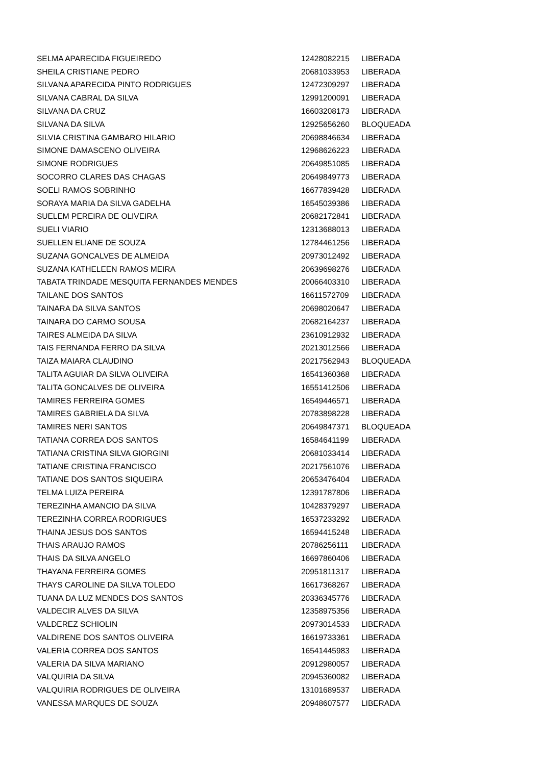| SELMA APARECIDA FIGUEIREDO | 12428082215 | LIBERADA |
| SHEILA CRISTIANE PEDRO | 20681033953 | LIBERADA |
| SILVANA APARECIDA PINTO RODRIGUES | 12472309297 | LIBERADA |
| SILVANA CABRAL DA SILVA | 12991200091 | LIBERADA |
| SILVANA DA CRUZ | 16603208173 | LIBERADA |
| SILVANA DA SILVA | 12925656260 | BLOQUEADA |
| SILVIA CRISTINA GAMBARO HILARIO | 20698846634 | LIBERADA |
| SIMONE DAMASCENO OLIVEIRA | 12968626223 | LIBERADA |
| SIMONE RODRIGUES | 20649851085 | LIBERADA |
| SOCORRO CLARES DAS CHAGAS | 20649849773 | LIBERADA |
| SOELI RAMOS SOBRINHO | 16677839428 | LIBERADA |
| SORAYA MARIA DA SILVA GADELHA | 16545039386 | LIBERADA |
| SUELEM PEREIRA DE OLIVEIRA | 20682172841 | LIBERADA |
| SUELI VIARIO | 12313688013 | LIBERADA |
| SUELLEN ELIANE DE SOUZA | 12784461256 | LIBERADA |
| SUZANA GONCALVES DE ALMEIDA | 20973012492 | LIBERADA |
| SUZANA KATHELEEN RAMOS MEIRA | 20639698276 | LIBERADA |
| TABATA TRINDADE MESQUITA FERNANDES MENDES | 20066403310 | LIBERADA |
| TAILANE DOS SANTOS | 16611572709 | LIBERADA |
| TAINARA DA SILVA SANTOS | 20698020647 | LIBERADA |
| TAINARA DO CARMO SOUSA | 20682164237 | LIBERADA |
| TAIRES ALMEIDA DA SILVA | 23610912932 | LIBERADA |
| TAIS FERNANDA FERRO DA SILVA | 20213012566 | LIBERADA |
| TAIZA MAIARA CLAUDINO | 20217562943 | BLOQUEADA |
| TALITA AGUIAR DA SILVA OLIVEIRA | 16541360368 | LIBERADA |
| TALITA GONCALVES DE OLIVEIRA | 16551412506 | LIBERADA |
| TAMIRES FERREIRA GOMES | 16549446571 | LIBERADA |
| TAMIRES GABRIELA DA SILVA | 20783898228 | LIBERADA |
| TAMIRES NERI SANTOS | 20649847371 | BLOQUEADA |
| TATIANA CORREA DOS SANTOS | 16584641199 | LIBERADA |
| TATIANA CRISTINA SILVA GIORGINI | 20681033414 | LIBERADA |
| TATIANE CRISTINA FRANCISCO | 20217561076 | LIBERADA |
| TATIANE DOS SANTOS SIQUEIRA | 20653476404 | LIBERADA |
| TELMA LUIZA PEREIRA | 12391787806 | LIBERADA |
| TEREZINHA AMANCIO DA SILVA | 10428379297 | LIBERADA |
| TEREZINHA CORREA RODRIGUES | 16537233292 | LIBERADA |
| THAINA JESUS DOS SANTOS | 16594415248 | LIBERADA |
| THAIS ARAUJO RAMOS | 20786256111 | LIBERADA |
| THAIS DA SILVA ANGELO | 16697860406 | LIBERADA |
| THAYANA FERREIRA GOMES | 20951811317 | LIBERADA |
| THAYS CAROLINE DA SILVA TOLEDO | 16617368267 | LIBERADA |
| TUANA DA LUZ MENDES DOS SANTOS | 20336345776 | LIBERADA |
| VALDECIR ALVES DA SILVA | 12358975356 | LIBERADA |
| VALDEREZ SCHIOLIN | 20973014533 | LIBERADA |
| VALDIRENE DOS SANTOS OLIVEIRA | 16619733361 | LIBERADA |
| VALERIA CORREA DOS SANTOS | 16541445983 | LIBERADA |
| VALERIA DA SILVA MARIANO | 20912980057 | LIBERADA |
| VALQUIRIA DA SILVA | 20945360082 | LIBERADA |
| VALQUIRIA RODRIGUES DE OLIVEIRA | 13101689537 | LIBERADA |
| VANESSA MARQUES DE SOUZA | 20948607577 | LIBERADA |